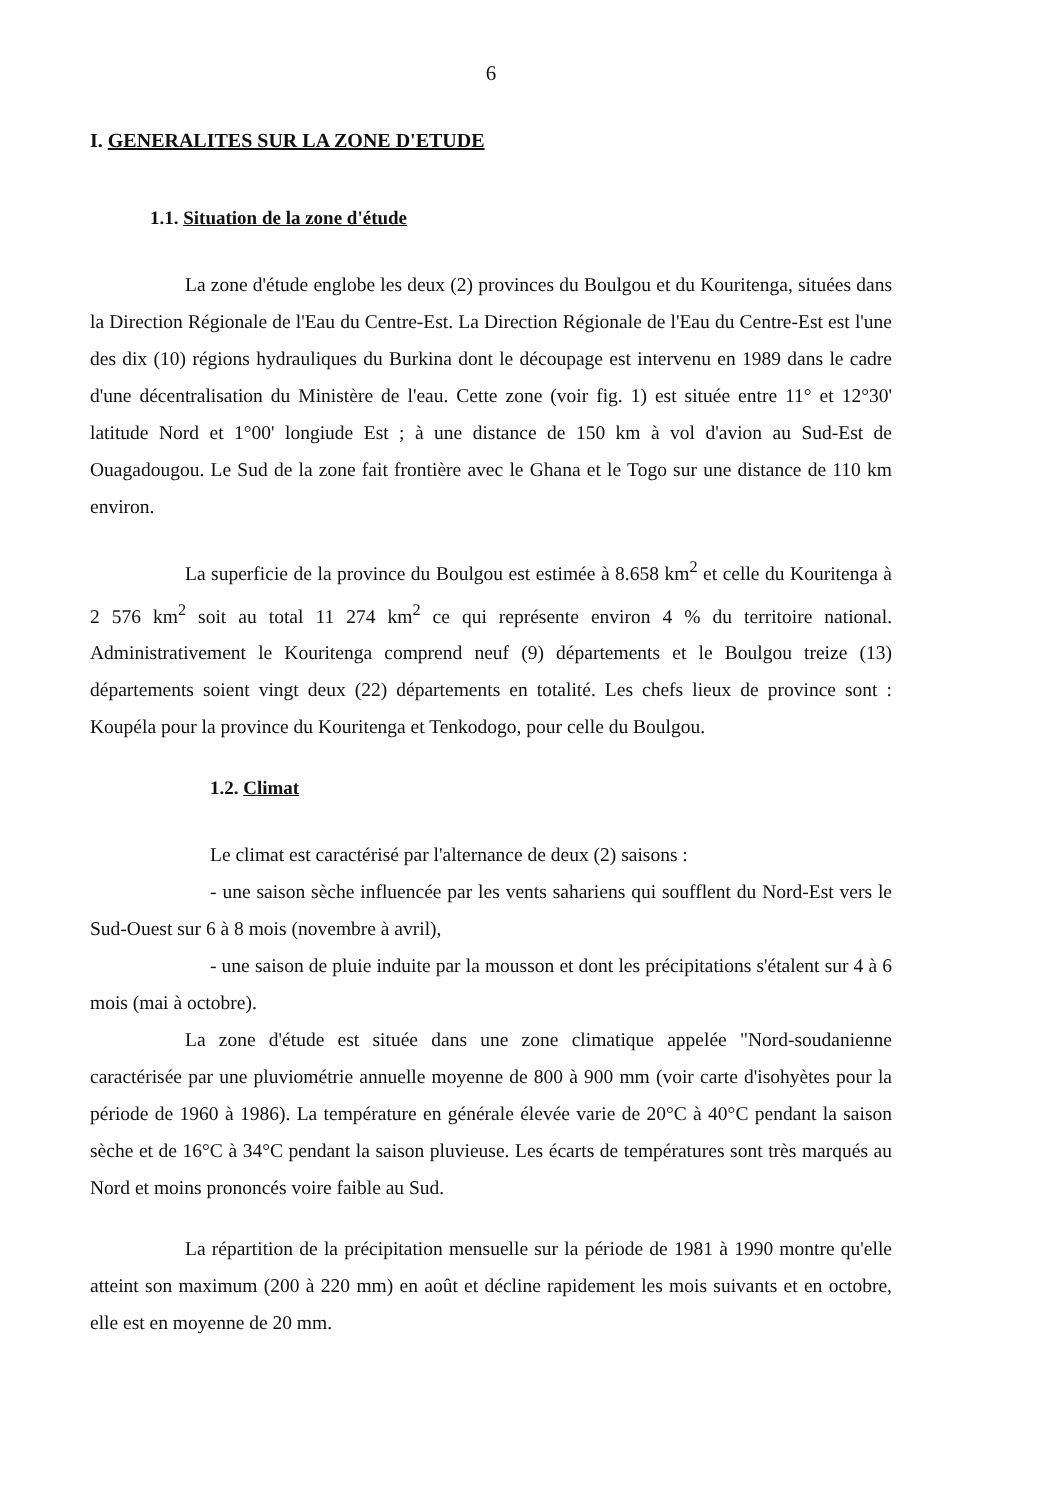6
I. GENERALITES SUR LA ZONE D'ETUDE
1.1. Situation de la zone d'étude
La zone d'étude englobe les deux (2) provinces du Boulgou et du Kouritenga, situées dans la Direction Régionale de l'Eau du Centre-Est. La Direction Régionale de l'Eau du Centre-Est est l'une des dix (10) régions hydrauliques du Burkina dont le découpage est intervenu en 1989 dans le cadre d'une décentralisation du Ministère de l'eau. Cette zone (voir fig. 1) est située entre 11° et 12°30' latitude Nord et 1°00' longiude Est ; à une distance de 150 km à vol d'avion au Sud-Est de Ouagadougou. Le Sud de la zone fait frontière avec le Ghana et le Togo sur une distance de 110 km environ.
La superficie de la province du Boulgou est estimée à 8.658 km<sup>2</sup> et celle du Kouritenga à 2 576 km<sup>2</sup> soit au total 11 274 km<sup>2</sup> ce qui représente environ 4 % du territoire national. Administrativement le Kouritenga comprend neuf (9) départements et le Boulgou treize (13) départements soient vingt deux (22) départements en totalité. Les chefs lieux de province sont : Koupéla pour la province du Kouritenga et Tenkodogo, pour celle du Boulgou.
1.2. Climat
Le climat est caractérisé par l'alternance de deux (2) saisons :
- une saison sèche influencée par les vents sahariens qui soufflent du Nord-Est vers le Sud-Ouest sur 6 à 8 mois (novembre à avril),
- une saison de pluie induite par la mousson et dont les précipitations s'étalent sur 4 à 6 mois (mai à octobre).
La zone d'étude est située dans une zone climatique appelée "Nord-soudanienne caractérisée par une pluviométrie annuelle moyenne de 800 à 900 mm (voir carte d'isohyètes pour la période de 1960 à 1986). La température en générale élevée varie de 20°C à 40°C pendant la saison sèche et de 16°C à 34°C pendant la saison pluvieuse. Les écarts de températures sont très marqués au Nord et moins prononcés voire faible au Sud.
La répartition de la précipitation mensuelle sur la période de 1981 à 1990 montre qu'elle atteint son maximum (200 à 220 mm) en août et décline rapidement les mois suivants et en octobre, elle est en moyenne de 20 mm.